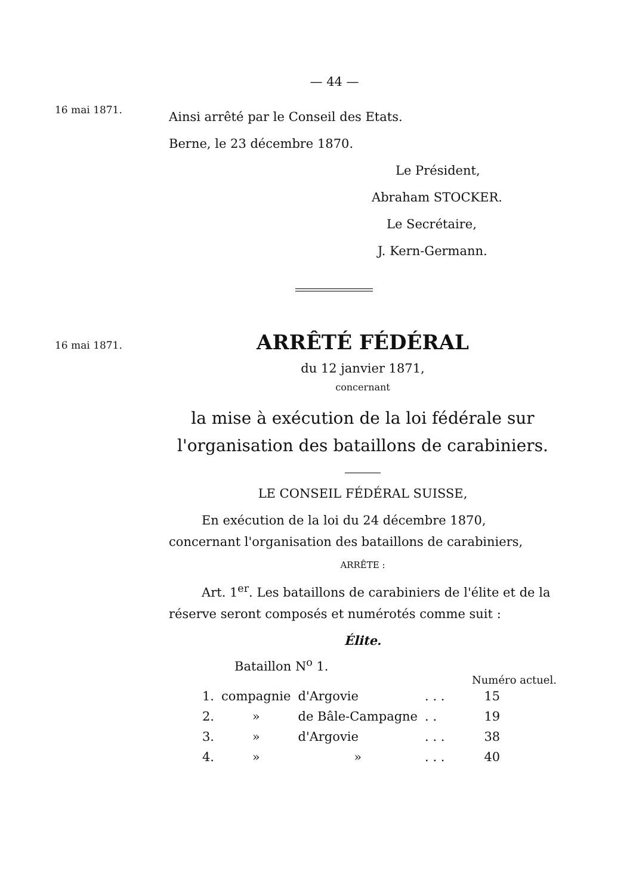— 44 —
16 mai 1871.
Ainsi arrêté par le Conseil des Etats.
Berne, le 23 décembre 1870.
Le Président,
Abraham STOCKER.
Le Secrétaire,
J. Kern-Germann.
16 mai 1871.
ARRÊTÉ FÉDÉRAL
du 12 janvier 1871,
concernant
la mise à exécution de la loi fédérale sur l'organisation des bataillons de carabiniers.
LE CONSEIL FÉDÉRAL SUISSE,
En exécution de la loi du 24 décembre 1870, concernant l'organisation des bataillons de carabiniers,
ARRÊTE :
Art. 1<sup>er</sup>. Les bataillons de carabiniers de l'élite et de la réserve seront composés et numérotés comme suit :
Élite.
Bataillon N<sup>o</sup> 1.
Numéro actuel.
| 1. | compagnie | d'Argovie | . . . | 15 |
| 2. | » | de Bâle-Campagne | . . | 19 |
| 3. | » | d'Argovie | . . . | 38 |
| 4. | » | » | . . . | 40 |